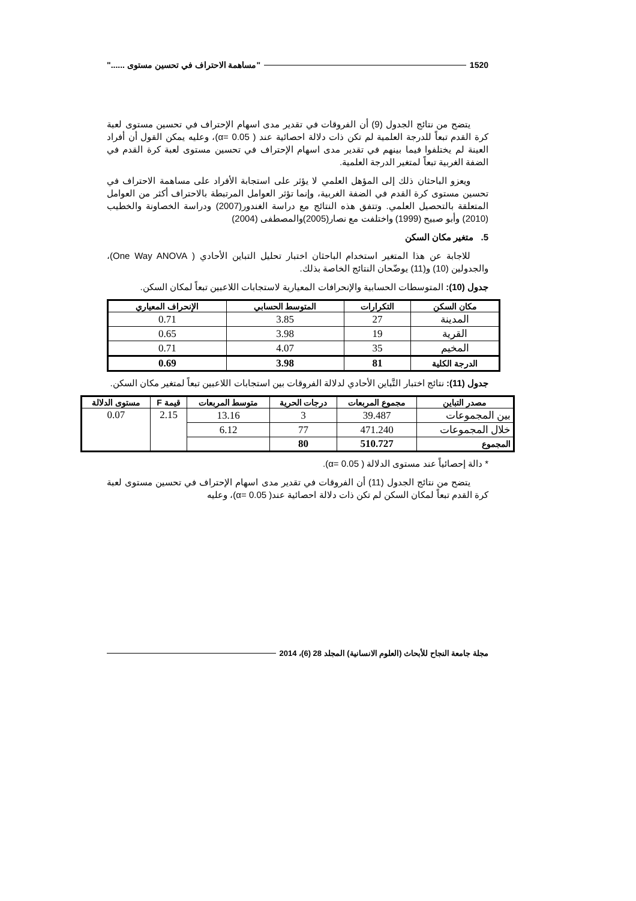1520 "مساهمة الاحتراف في تحسين مستوى ......"
يتضح من نتائج الجدول (9) أن الفروقات في تقدير مدى اسهام الإحتراف في تحسين مستوى لعبة كرة القدم تبعاً للدرجة العلمية لم تكن ذات دلالة احصائية عند ( α= 0.05)، وعليه يمكن القول أن أفراد العينة لم يختلفوا فيما بينهم في تقدير مدى اسهام الإحتراف في تحسين مستوى لعبة كرة القدم في الضفة الغربية تبعاً لمتغير الدرجة العلمية.
ويعزو الباحثان ذلك إلى المؤهل العلمي لا يؤثر على استجابة الأفراد على مساهمة الاحتراف في تحسين مستوى كرة القدم في الضفة الغربية، وإنما تؤثر العوامل المرتبطة بالاحتراف أكثر من العوامل المتعلقة بالتحصيل العلمي. وتتفق هذه النتائج مع دراسة الغندور(2007) ودراسة الخصاونة والخطيب (2010) وأبو صبيح (1999) واختلفت مع نصار(2005)والمصطفى (2004)
5. متغير مكان السكن
للاجابة عن هذا المتغير استخدام الباحثان اختبار تحليل التباين الأحادي ( One Way ANOVA)، والجدولين (10) و(11) يوضّحان النتائج الخاصة بذلك.
جدول (10): المتوسطات الحسابية والإنحرافات المعيارية لاستجابات اللاعبين تبعاً لمكان السكن.
| مكان السكن | التكرارات | المتوسط الحسابي | الإنحراف المعياري |
| --- | --- | --- | --- |
| المدينة | 27 | 3.85 | 0.71 |
| القرية | 19 | 3.98 | 0.65 |
| المخيم | 35 | 4.07 | 0.71 |
| الدرجة الكلية | 81 | 3.98 | 0.69 |
جدول (11): نتائج اختبار التَّباين الأحادي لدلالة الفروقات بين استجابات اللاعبين تبعاً لمتغير مكان السكن.
| مصدر التباين | مجموع المربعات | درجات الحرية | متوسط المربعات | قيمة F | مستوى الدلالة |
| --- | --- | --- | --- | --- | --- |
| بين المجموعات | 39.487 | 3 | 13.16 | 2.15 | 0.07 |
| خلال المجموعات | 471.240 | 77 | 6.12 | | |
| المجموع | 510.727 | 80 | | | |
* دالة إحصائياً عند مستوى الدلالة ( α= 0.05).
يتضح من نتائج الجدول (11) أن الفروقات في تقدير مدى اسهام الإحتراف في تحسين مستوى لعبة كرة القدم تبعاً لمكان السكن لم تكن ذات دلالة احصائية عند( α= 0.05)، وعليه
مجلة جامعة النجاح للأبحاث (العلوم الانسانية) المجلد 28 (6)، 2014